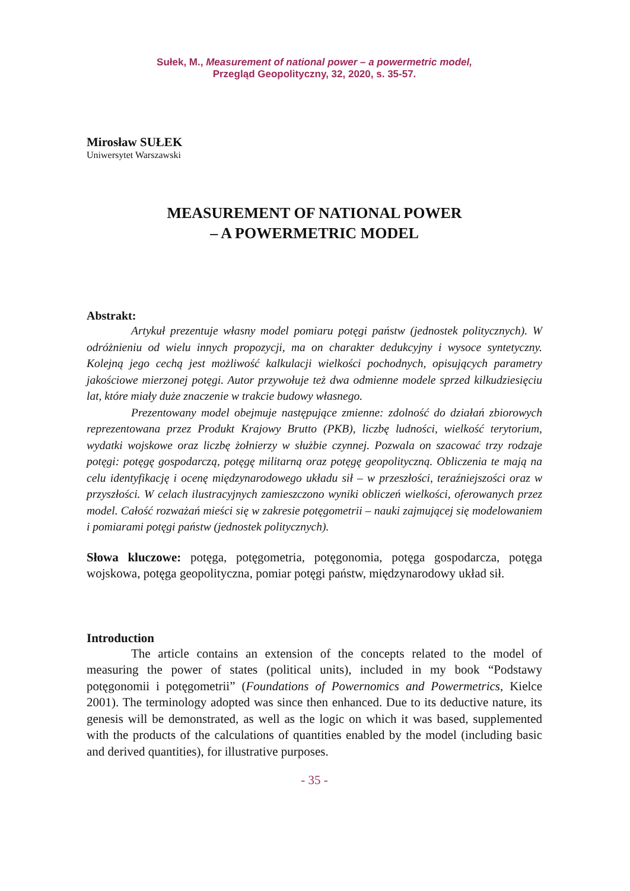Sułek, M., Measurement of national power – a powermetric model,
Przegląd Geopolityczny, 32, 2020, s. 35-57.
Mirosław SUŁEK
Uniwersytet Warszawski
MEASUREMENT OF NATIONAL POWER
– A POWERMETRIC MODEL
Abstrakt:
Artykuł prezentuje własny model pomiaru potęgi państw (jednostek politycznych). W odróżnieniu od wielu innych propozycji, ma on charakter dedukcyjny i wysoce syntetyczny. Kolejną jego cechą jest możliwość kalkulacji wielkości pochodnych, opisujących parametry jakościowe mierzonej potęgi. Autor przywołuje też dwa odmienne modele sprzed kilkudziesięciu lat, które miały duże znaczenie w trakcie budowy własnego.
Prezentowany model obejmuje następujące zmienne: zdolność do działań zbiorowych reprezentowana przez Produkt Krajowy Brutto (PKB), liczbę ludności, wielkość terytorium, wydatki wojskowe oraz liczbę żołnierzy w służbie czynnej. Pozwala on szacować trzy rodzaje potęgi: potęgę gospodarczą, potęgę militarną oraz potęgę geopolityczną. Obliczenia te mają na celu identyfikację i ocenę międzynarodowego układu sił – w przeszłości, teraźniejszości oraz w przyszłości. W celach ilustracyjnych zamieszczono wyniki obliczeń wielkości, oferowanych przez model. Całość rozważań mieści się w zakresie potęgometrii – nauki zajmującej się modelowaniem i pomiarami potęgi państw (jednostek politycznych).
Słowa kluczowe: potęga, potęgometria, potęgonomia, potęga gospodarcza, potęga wojskowa, potęga geopolityczna, pomiar potęgi państw, międzynarodowy układ sił.
Introduction
The article contains an extension of the concepts related to the model of measuring the power of states (political units), included in my book “Podstawy potęgonomii i potęgometrii” (Foundations of Powernomics and Powermetrics, Kielce 2001). The terminology adopted was since then enhanced. Due to its deductive nature, its genesis will be demonstrated, as well as the logic on which it was based, supplemented with the products of the calculations of quantities enabled by the model (including basic and derived quantities), for illustrative purposes.
- 35 -